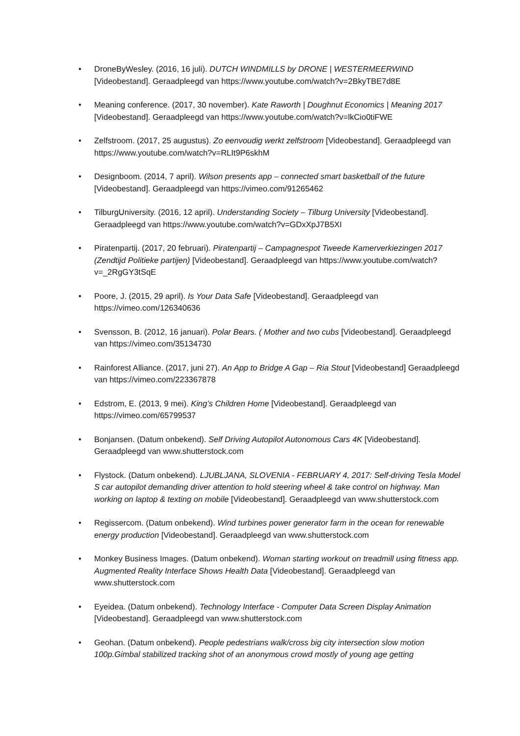• DroneByWesley. (2016, 16 juli). DUTCH WINDMILLS by DRONE | WESTERMEERWIND [Videobestand]. Geraadpleegd van https://www.youtube.com/watch?v=2BkyTBE7d8E
• Meaning conference. (2017, 30 november). Kate Raworth | Doughnut Economics | Meaning 2017 [Videobestand]. Geraadpleegd van https://www.youtube.com/watch?v=lkCio0tiFWE
• Zelfstroom. (2017, 25 augustus). Zo eenvoudig werkt zelfstroom [Videobestand]. Geraadpleegd van https://www.youtube.com/watch?v=RLIt9P6skhM
• Designboom. (2014, 7 april). Wilson presents app – connected smart basketball of the future [Videobestand]. Geraadpleegd van https://vimeo.com/91265462
• TilburgUniversity. (2016, 12 april). Understanding Society – Tilburg University [Videobestand]. Geraadpleegd van https://www.youtube.com/watch?v=GDxXpJ7B5XI
• Piratenpartij. (2017, 20 februari). Piratenpartij – Campagnespot Tweede Kamerverkiezingen 2017 (Zendtijd Politieke partijen) [Videobestand]. Geraadpleegd van https://www.youtube.com/watch?v=_2RgGY3tSqE
• Poore, J. (2015, 29 april). Is Your Data Safe [Videobestand]. Geraadpleegd van https://vimeo.com/126340636
• Svensson, B. (2012, 16 januari). Polar Bears. ( Mother and two cubs [Videobestand]. Geraadpleegd van https://vimeo.com/35134730
• Rainforest Alliance. (2017, juni 27). An App to Bridge A Gap – Ria Stout [Videobestand] Geraadpleegd van https://vimeo.com/223367878
• Edstrom, E. (2013, 9 mei). King’s Children Home [Videobestand]. Geraadpleegd van https://vimeo.com/65799537
• Bonjansen. (Datum onbekend). Self Driving Autopilot Autonomous Cars 4K [Videobestand]. Geraadpleegd van www.shutterstock.com
• Flystock. (Datum onbekend). LJUBLJANA, SLOVENIA - FEBRUARY 4, 2017: Self-driving Tesla Model S car autopilot demanding driver attention to hold steering wheel & take control on highway. Man working on laptop & texting on mobile [Videobestand]. Geraadpleegd van www.shutterstock.com
• Regissercom. (Datum onbekend). Wind turbines power generator farm in the ocean for renewable energy production [Videobestand]. Geraadpleegd van www.shutterstock.com
• Monkey Business Images. (Datum onbekend). Woman starting workout on treadmill using fitness app. Augmented Reality Interface Shows Health Data [Videobestand]. Geraadpleegd van www.shutterstock.com
• Eyeidea. (Datum onbekend). Technology Interface - Computer Data Screen Display Animation [Videobestand]. Geraadpleegd van www.shutterstock.com
• Geohan. (Datum onbekend). People pedestrians walk/cross big city intersection slow motion 100p.Gimbal stabilized tracking shot of an anonymous crowd mostly of young age getting